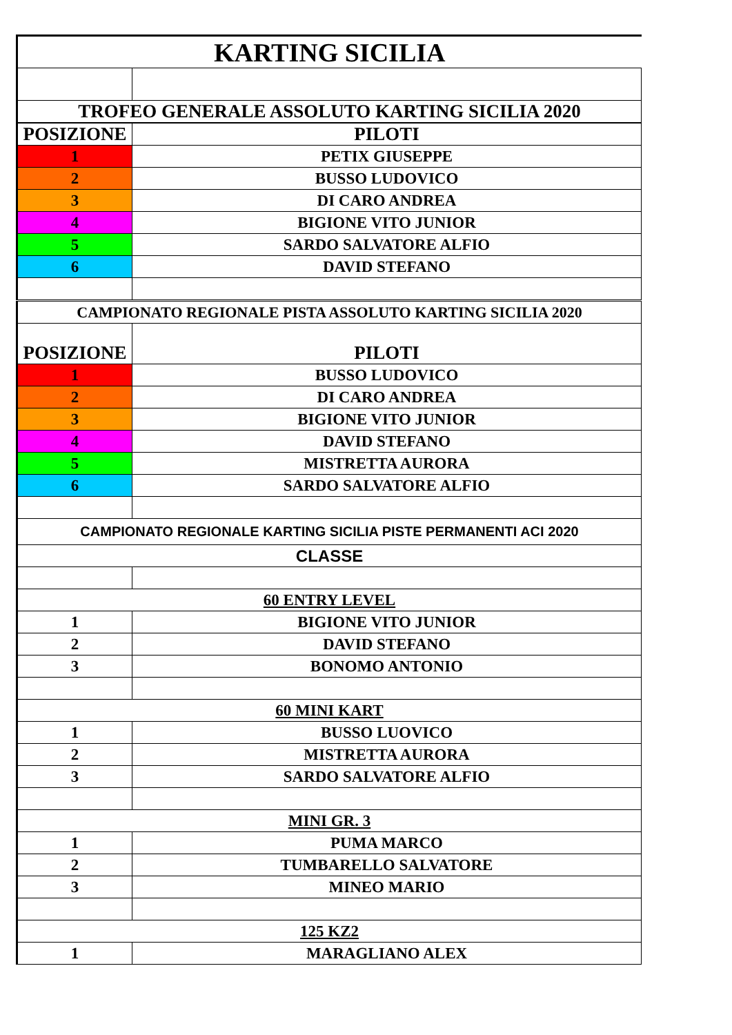| KARTING SICILIA | |
| TROFEO GENERALE ASSOLUTO KARTING SICILIA 2020 | |
| POSIZIONE | PILOTI |
| 1 | PETIX GIUSEPPE |
| 2 | BUSSO LUDOVICO |
| 3 | DI CARO ANDREA |
| 4 | BIGIONE VITO JUNIOR |
| 5 | SARDO SALVATORE ALFIO |
| 6 | DAVID STEFANO |
| CAMPIONATO REGIONALE PISTA ASSOLUTO KARTING SICILIA 2020 | |
| POSIZIONE | PILOTI |
| 1 | BUSSO LUDOVICO |
| 2 | DI CARO ANDREA |
| 3 | BIGIONE VITO JUNIOR |
| 4 | DAVID STEFANO |
| 5 | MISTRETTA AURORA |
| 6 | SARDO SALVATORE ALFIO |
| CAMPIONATO REGIONALE KARTING SICILIA PISTE PERMANENTI ACI 2020 | |
| CLASSE | |
| 60 ENTRY LEVEL | |
| 1 | BIGIONE VITO JUNIOR |
| 2 | DAVID STEFANO |
| 3 | BONOMO ANTONIO |
| 60 MINI KART | |
| 1 | BUSSO LUOVICO |
| 2 | MISTRETTA AURORA |
| 3 | SARDO SALVATORE ALFIO |
| MINI GR. 3 | |
| 1 | PUMA MARCO |
| 2 | TUMBARELLO SALVATORE |
| 3 | MINEO MARIO |
| 125 KZ2 | |
| 1 | MARAGLIANO ALEX |